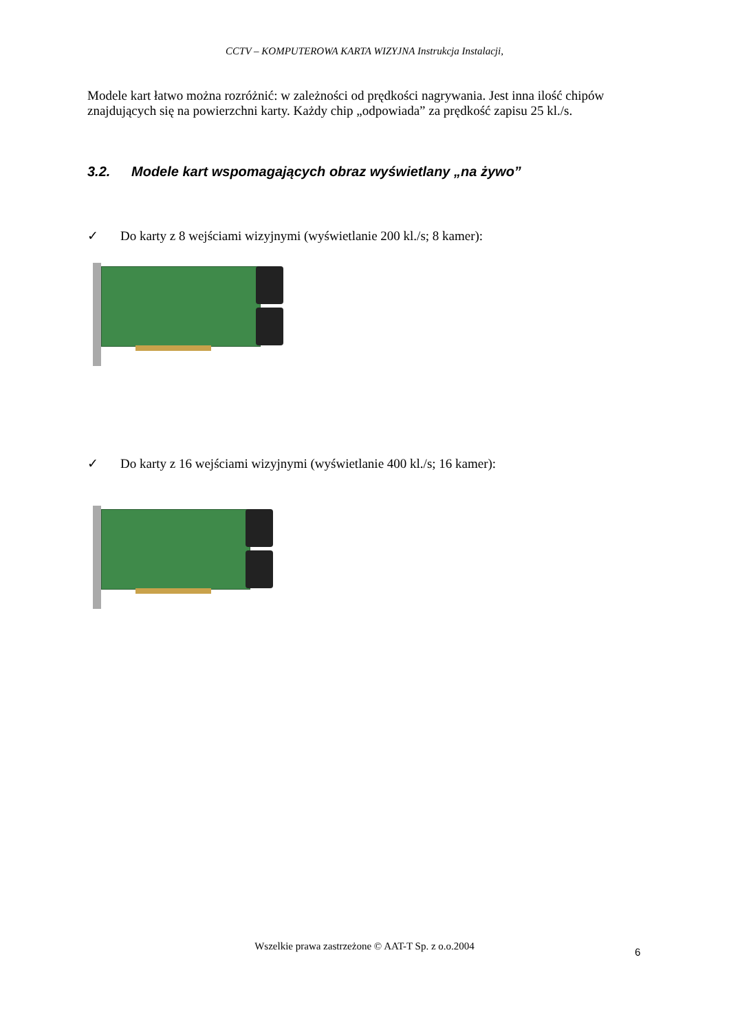CCTV – KOMPUTEROWA KARTA WIZYJNA Instrukcja Instalacji,
Modele kart łatwo można rozróżnić: w zależności od prędkości nagrywania. Jest inna ilość chipów znajdujących się na powierzchni karty. Każdy chip „odpowiada” za prędkość zapisu 25 kl./s.
3.2. Modele kart wspomagających obraz wyświetlany „na żywo”
✓ Do karty z 8 wejściami wizyjnymi (wyświetlanie 200 kl./s; 8 kamer):
✓ Do karty z 16 wejściami wizyjnymi (wyświetlanie 400 kl./s; 16 kamer):
Wszelkie prawa zastrzeżone © AAT-T Sp. z o.o.2004 6